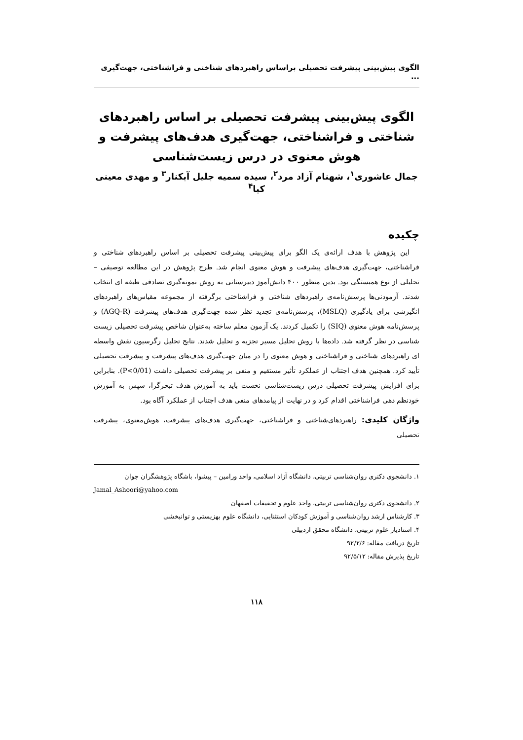الگوی پیش‌بینی پیشرفت تحصیلی براساس راهبردهای شناختی و فراشناختی، جهت‌گیری ...
الگوی پیش‌بینی پیشرفت تحصیلی بر اساس راهبردهای شناختی و فراشناختی، جهت‌گیری هدف‌های پیشرفت و هوش معنوی در درس زیست‌شناسی
جمال عاشوری<sup>۱</sup>، شهنام آزاد مرد<sup>۲</sup>، سیده سمیه جلیل آبکنار<sup>۳</sup> و مهدی معینی کیا<sup>۴</sup>
چکیده
این پژوهش با هدف ارائه‌ی یک الگو برای پیش‌بینی پیشرفت تحصیلی بر اساس راهبردهای شناختی و فراشناختی، جهت‌گیری هدف‌های پیشرفت و هوش معنوی انجام شد. طرح پژوهش در این مطالعه توصیفی – تحلیلی از نوع همبستگی بود. بدین منظور ۴۰۰ دانش‌آموز دبیرستانی به روش نمونه‌گیری تصادفی طبقه ای انتخاب شدند. آزمودنی‌ها پرسش‌نامه‌ی راهبردهای شناختی و فراشناختی برگرفته از مجموعه مقیاس‌های راهبردهای انگیزشی برای یادگیری (MSLQ)، پرسش‌نامه‌ی تجدید نظر شده جهت‌گیری هدف‌های پیشرفت (AGQ-R) و پرسش‌نامه هوش معنوی (SIQ) را تکمیل کردند. یک آزمون معلم ساخته به‌عنوان شاخص پیشرفت تحصیلی زیست شناسی در نظر گرفته شد. داده‌ها با روش تحلیل مسیر تجزیه و تحلیل شدند. نتایج تحلیل رگرسیون نقش واسطه ای راهبردهای شناختی و فراشناختی و هوش معنوی را در میان جهت‌گیری هدف‌های پیشرفت و پیشرفت تحصیلی تأیید کرد. همچنین هدف اجتناب از عملکرد تأثیر مستقیم و منفی بر پیشرفت تحصیلی داشت (P<0/01). بنابراین برای افزایش پیشرفت تحصیلی درس زیست‌شناسی نخست باید به آموزش هدف تبحرگرا، سپس به آموزش خودنظم دهی فراشناختی اقدام کرد و در نهایت از پیامدهای منفی هدف اجتناب از عملکرد آگاه بود.
واژگان کلیدی: راهبردهای‌شناختی و فراشناختی، جهت‌گیری هدف‌های پیشرفت، هوش‌معنوی، پیشرفت تحصیلی
۱. دانشجوی دکتری روان‌شناسی تربیتی، دانشگاه آزاد اسلامی، واحد ورامین – پیشوا، باشگاه پژوهشگران جوان
Jamal_Ashoori@yahoo.com
۲. دانشجوی دکتری روان‌شناسی تربیتی، واحد علوم و تحقیقات اصفهان
۳. کارشناس ارشد روان‌شناسی و آموزش کودکان استثنایی، دانشگاه علوم بهزیستی و توانبخشی
۴. استادیار علوم تربیتی، دانشگاه محقق اردبیلی
تاریخ دریافت مقاله: ۹۲/۲/۶
تاریخ پذیرش مقاله: ۹۲/۵/۱۲
۱۱۸